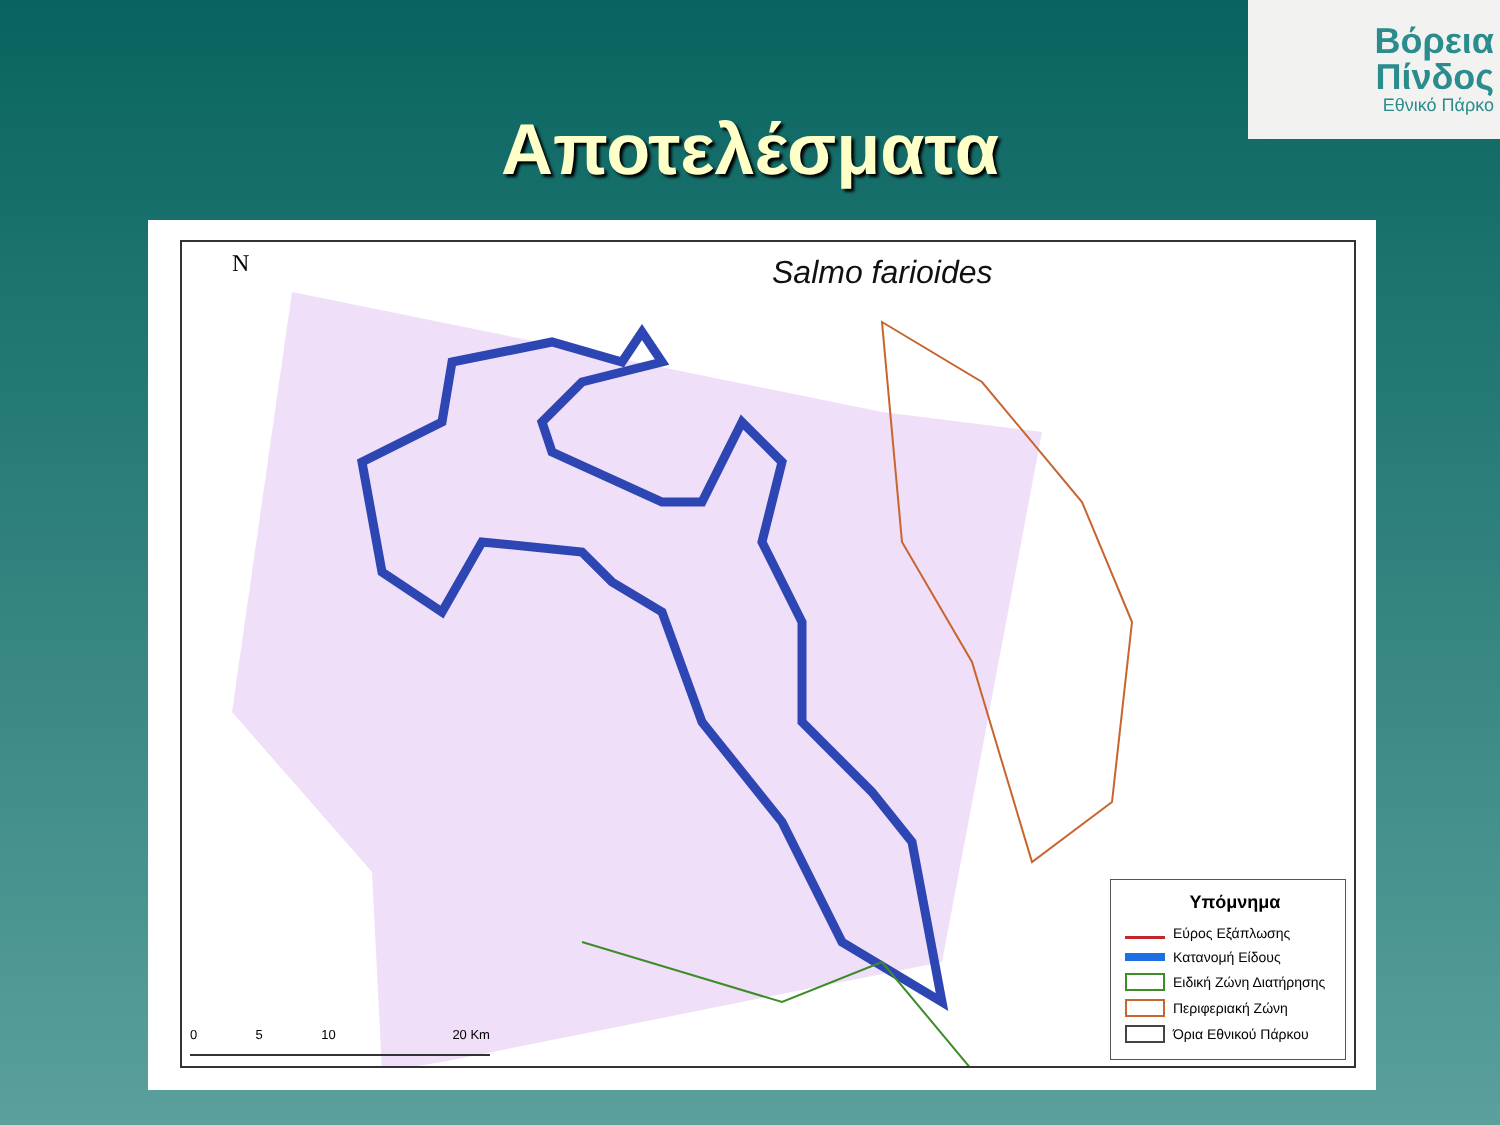Βόρεια
Πίνδος
Εθνικό Πάρκο
Αποτελέσματα
N Salmo farioides
0 5 10 20 Km
Υπόμνημα
Εύρος Εξάπλωσης
Κατανομή Είδους
Ειδική Ζώνη Διατήρησης
Περιφεριακή Ζώνη
Όρια Εθνικού Πάρκου